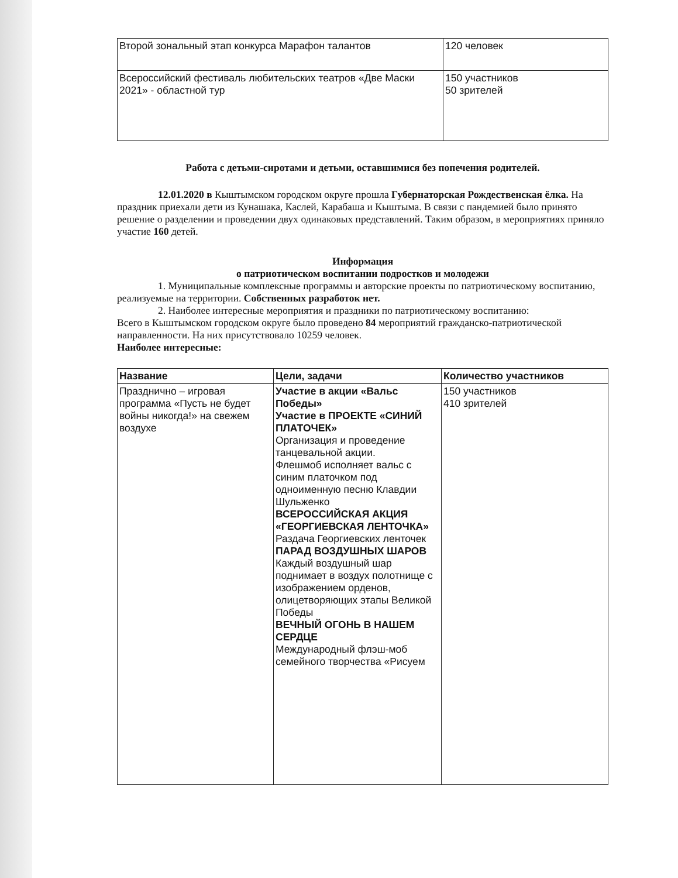| Второй зональный этап конкурса Марафон талантов | 120 человек |
| Всероссийский фестиваль любительских театров «Две Маски 2021» - областной тур | 150 участников 50 зрителей |
Работа с детьми-сиротами и детьми, оставшимися без попечения родителей.
12.01.2020 в Кыштымском городском округе прошла Губернаторская Рождественская ёлка. На праздник приехали дети из Кунашака, Каслей, Карабаша и Кыштыма. В связи с пандемией было принято решение о разделении и проведении двух одинаковых представлений. Таким образом, в мероприятиях приняло участие 160 детей.
Информация
о патриотическом воспитании подростков и молодежи
1. Муниципальные комплексные программы и авторские проекты по патриотическому воспитанию, реализуемые на территории. Собственных разработок нет.
2. Наиболее интересные мероприятия и праздники по патриотическому воспитанию:
Всего в Кыштымском городском округе было проведено 84 мероприятий гражданско-патриотической направленности. На них присутствовало 10259 человек.
Наиболее интересные:
| Название | Цели, задачи | Количество участников |
| --- | --- | --- |
| Празднично – игровая программа «Пусть не будет войны никогда!» на свежем воздухе | Участие в акции «Вальс Победы» Участие в ПРОЕКТЕ «СИНИЙ ПЛАТОЧЕК» Организация и проведение танцевальной акции. Флешмоб исполняет вальс с синим платочком под одноименную песню Клавдии Шульженко ВСЕРОССИЙСКАЯ АКЦИЯ «ГЕОРГИЕВСКАЯ ЛЕНТОЧКА» Раздача Георгиевских ленточек ПАРАД ВОЗДУШНЫХ ШАРОВ Каждый воздушный шар поднимает в воздух полотнище с изображением орденов, олицетворяющих этапы Великой Победы ВЕЧНЫЙ ОГОНЬ В НАШЕМ СЕРДЦЕ Международный флэш-моб семейного творчества «Рисуем | 150 участников 410 зрителей |